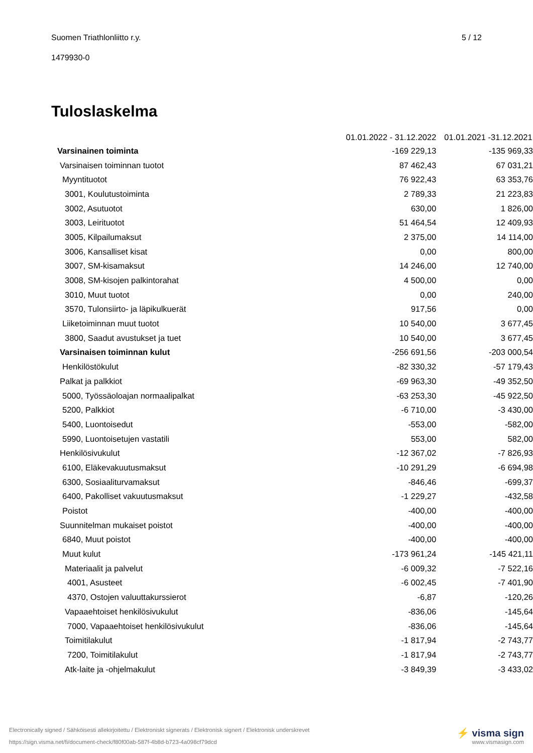Suomen Triathlonliitto r.y. 5 / 12
1479930-0
Tuloslaskelma
| | 01.01.2022 - 31.12.2022 | | 01.01.2021 -31.12.2021 |
| --- | --- | --- | --- |
| Varsinainen toiminta | | -169 229,13 | -135 969,33 |
| Varsinaisen toiminnan tuotot | | 87 462,43 | 67 031,21 |
| Myyntituotot | | 76 922,43 | 63 353,76 |
| 3001, Koulutustoiminta | | 2 789,33 | 21 223,83 |
| 3002, Asutuotot | | 630,00 | 1 826,00 |
| 3003, Leirituotot | | 51 464,54 | 12 409,93 |
| 3005, Kilpailumaksut | | 2 375,00 | 14 114,00 |
| 3006, Kansalliset kisat | | 0,00 | 800,00 |
| 3007, SM-kisamaksut | | 14 246,00 | 12 740,00 |
| 3008, SM-kisojen palkintorahat | | 4 500,00 | 0,00 |
| 3010, Muut tuotot | | 0,00 | 240,00 |
| 3570, Tulonsiirto- ja läpikulkuerät | | 917,56 | 0,00 |
| Liiketoiminnan muut tuotot | | 10 540,00 | 3 677,45 |
| 3800, Saadut avustukset ja tuet | | 10 540,00 | 3 677,45 |
| Varsinaisen toiminnan kulut | | -256 691,56 | -203 000,54 |
| Henkilöstökulut | | -82 330,32 | -57 179,43 |
| Palkat ja palkkiot | | -69 963,30 | -49 352,50 |
| 5000, Työssäoloajan normaalipalkat | | -63 253,30 | -45 922,50 |
| 5200, Palkkiot | | -6 710,00 | -3 430,00 |
| 5400, Luontoisedut | | -553,00 | -582,00 |
| 5990, Luontoisetujen vastatili | | 553,00 | 582,00 |
| Henkilösivukulut | | -12 367,02 | -7 826,93 |
| 6100, Eläkevakuutusmaksut | | -10 291,29 | -6 694,98 |
| 6300, Sosiaaliturvamaksut | | -846,46 | -699,37 |
| 6400, Pakolliset vakuutusmaksut | | -1 229,27 | -432,58 |
| Poistot | | -400,00 | -400,00 |
| Suunnitelman mukaiset poistot | | -400,00 | -400,00 |
| 6840, Muut poistot | | -400,00 | -400,00 |
| Muut kulut | | -173 961,24 | -145 421,11 |
| Materiaalit ja palvelut | | -6 009,32 | -7 522,16 |
| 4001, Asusteet | | -6 002,45 | -7 401,90 |
| 4370, Ostojen valuuttakurssierot | | -6,87 | -120,26 |
| Vapaaehtoiset henkilösivukulut | | -836,06 | -145,64 |
| 7000, Vapaaehtoiset henkilösivukulut | | -836,06 | -145,64 |
| Toimitilakulut | | -1 817,94 | -2 743,77 |
| 7200, Toimitilakulut | | -1 817,94 | -2 743,77 |
| Atk-laite ja -ohjelmakulut | | -3 849,39 | -3 433,02 |
Electronically signed / Sähköisesti allekirjoitettu / Elektroniskt signerats / Elektronisk signert / Elektronisk underskrevet
https://sign.visma.net/fi/document-check/f80f00ab-587f-4b8d-b723-4a098cf79dcd
⚡ visma sign
www.vismasign.com